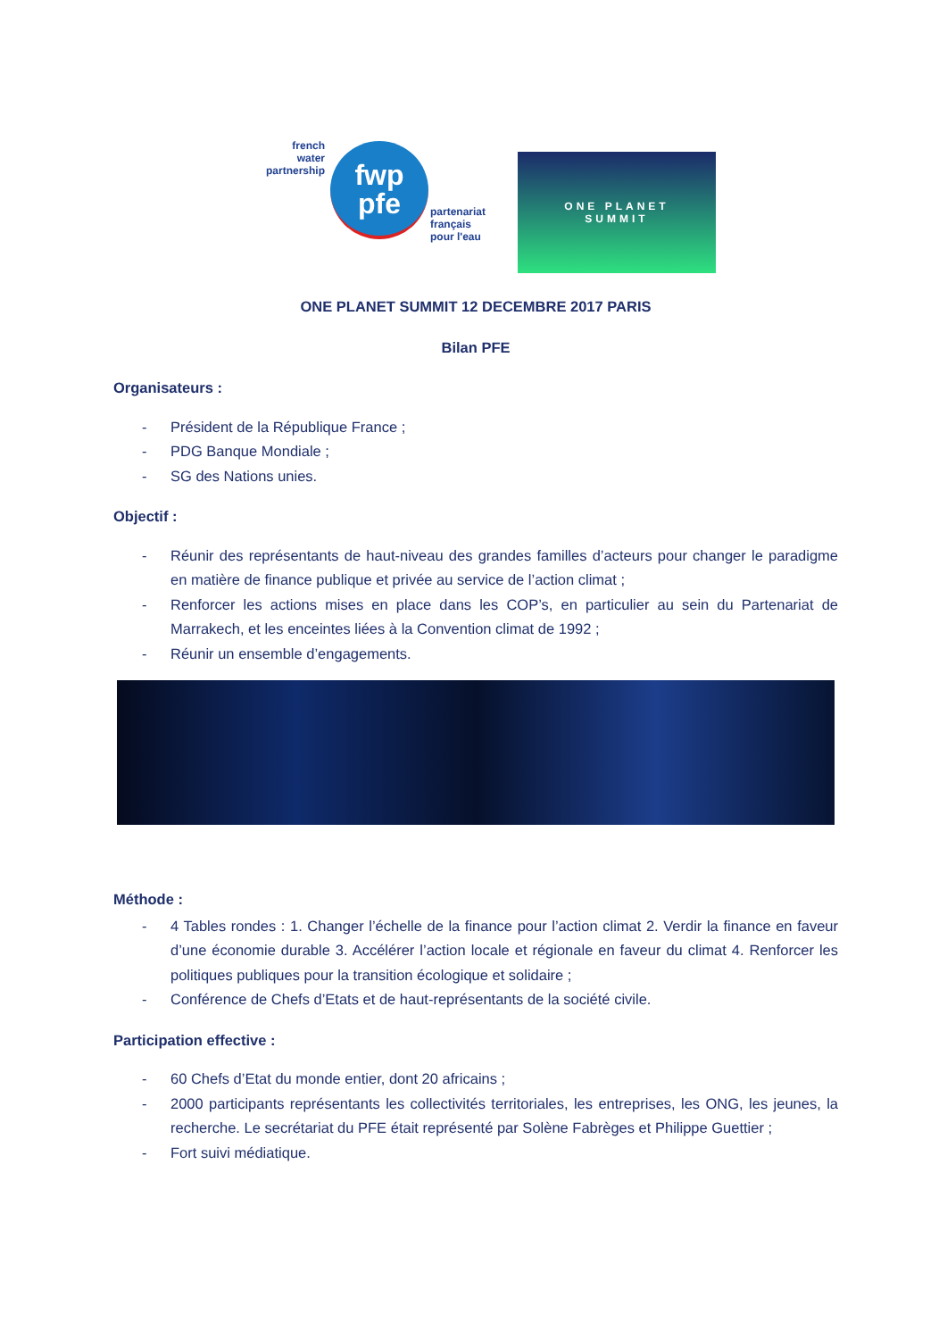french
water
partnership
fwp
pfe
partenariat
français
pour l'eau
ONE PLANET
SUMMIT
ONE PLANET SUMMIT 12 DECEMBRE 2017 PARIS
Bilan PFE
Organisateurs :
- Président de la République France ;
- PDG Banque Mondiale ;
- SG des Nations unies.
Objectif :
- Réunir des représentants de haut-niveau des grandes familles d’acteurs pour changer le paradigme en matière de finance publique et privée au service de l’action climat ;
- Renforcer les actions mises en place dans les COP’s, en particulier au sein du Partenariat de Marrakech, et les enceintes liées à la Convention climat de 1992 ;
- Réunir un ensemble d’engagements.
Méthode :
- 4 Tables rondes : 1. Changer l’échelle de la finance pour l’action climat 2. Verdir la finance en faveur d’une économie durable 3. Accélérer l’action locale et régionale en faveur du climat 4. Renforcer les politiques publiques pour la transition écologique et solidaire ;
- Conférence de Chefs d’Etats et de haut-représentants de la société civile.
Participation effective :
- 60 Chefs d’Etat du monde entier, dont 20 africains ;
- 2000 participants représentants les collectivités territoriales, les entreprises, les ONG, les jeunes, la recherche. Le secrétariat du PFE était représenté par Solène Fabrèges et Philippe Guettier ;
- Fort suivi médiatique.